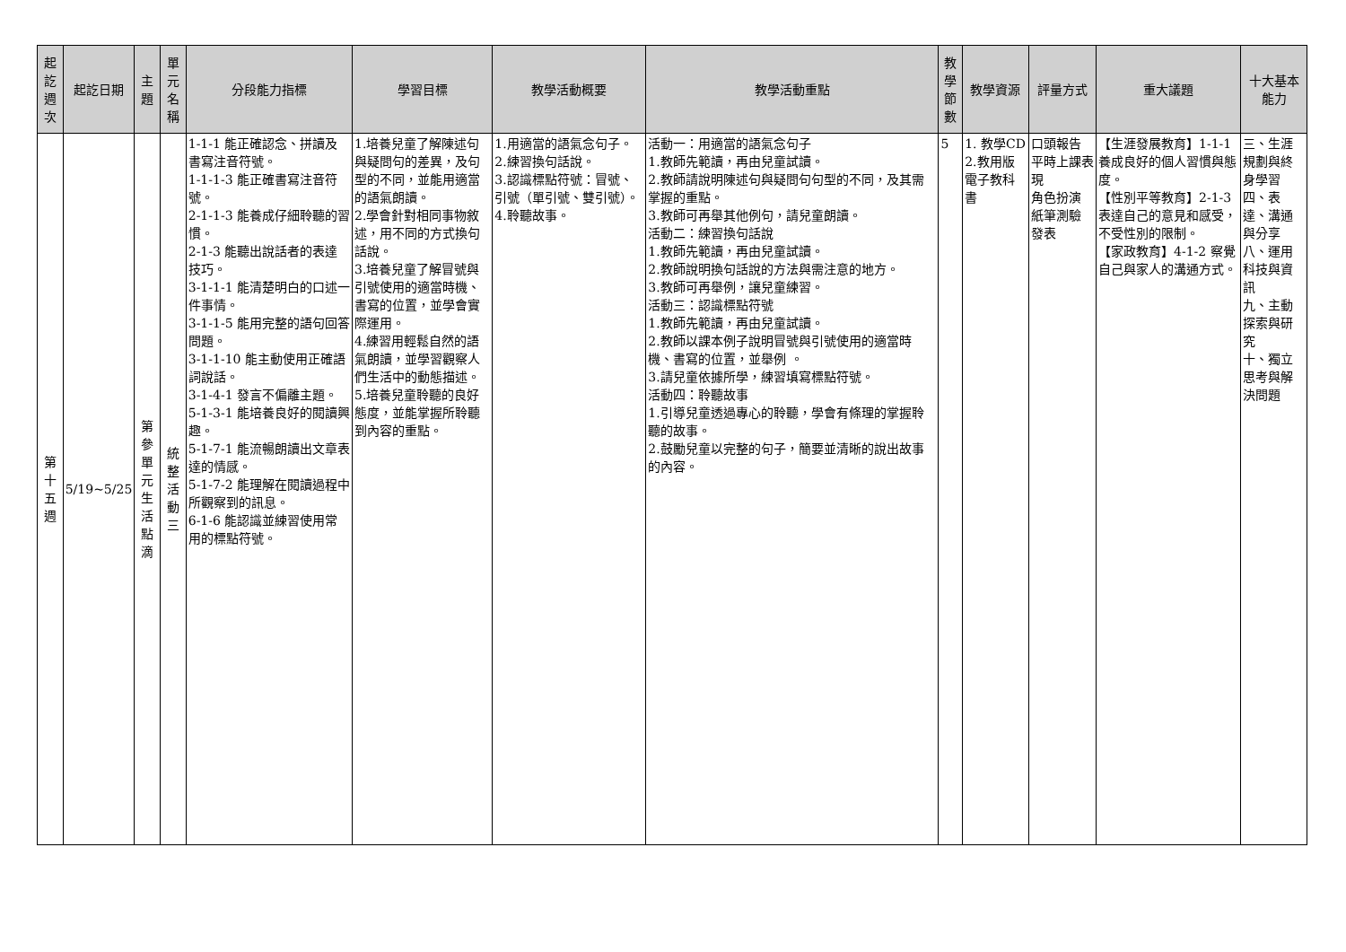| 起訖週次 | 起訖日期 | 主題 | 單元名稱 | 分段能力指標 | 學習目標 | 教學活動概要 | 教學活動重點 | 教學節數 | 教學資源 | 評量方式 | 重大議題 | 十大基本能力 |
| --- | --- | --- | --- | --- | --- | --- | --- | --- | --- | --- | --- | --- |
| 第十五週 | 5/19~5/25 | 第參單元生活點滴 | 統整活動三 | 1-1-1 能正確認念、拼讀及書寫注音符號。 1-1-1-3 能正確書寫注音符號。 2-1-1-3 能養成仔細聆聽的習慣。 2-1-3 能聽出說話者的表達技巧。 3-1-1-1 能清楚明白的口述一件事情。 3-1-1-5 能用完整的語句回答問題。 3-1-1-10 能主動使用正確語詞說話。 3-1-4-1 發言不偏離主題。 5-1-3-1 能培養良好的閱讀興趣。 5-1-7-1 能流暢朗讀出文章表達的情感。 5-1-7-2 能理解在閱讀過程中所觀察到的訊息。 6-1-6 能認識並練習使用常用的標點符號。 | 1.培養兒童了解陳述句與疑問句的差異，及句型的不同，並能用適當的語氣朗讀。 2.學會針對相同事物敘述，用不同的方式換句話說。 3.培養兒童了解冒號與引號使用的適當時機、書寫的位置，並學會實際運用。 4.練習用輕鬆自然的語氣朗讀，並學習觀察人們生活中的動態描述。 5.培養兒童聆聽的良好態度，並能掌握所聆聽到內容的重點。 | 1.用適當的語氣念句子。 2.練習換句話說。 3.認識標點符號：冒號、引號（單引號、雙引號）。 4.聆聽故事。 | 活動一：用適當的語氣念句子 1.教師先範讀，再由兒童試讀。 2.教師請說明陳述句與疑問句句型的不同，及其需掌握的重點。 3.教師可再舉其他例句，請兒童朗讀。 活動二：練習換句話說 1.教師先範讀，再由兒童試讀。 2.教師說明換句話說的方法與需注意的地方。 3.教師可再舉例，讓兒童練習。 活動三：認識標點符號 1.教師先範讀，再由兒童試讀。 2.教師以課本例子說明冒號與引號使用的適當時機、書寫的位置，並舉例 。 3.請兒童依據所學，練習填寫標點符號。 活動四：聆聽故事 1.引導兒童透過專心的聆聽，學會有條理的掌握聆聽的故事。 2.鼓勵兒童以完整的句子，簡要並清晰的說出故事的內容。 | 5 | 1. 教學CD 2.教用版電子教科書 | 口頭報告 平時上課表現 角色扮演 紙筆測驗 發表 | 【生涯發展教育】1-1-1 養成良好的個人習慣與態度。 【性別平等教育】2-1-3 表達自己的意見和感受，不受性別的限制。 【家政教育】4-1-2 察覺自己與家人的溝通方式。 | 三、生涯規劃與終身學習 四、表達、溝通與分享 八、運用科技與資訊 九、主動探索與研究 十、獨立思考與解決問題 |